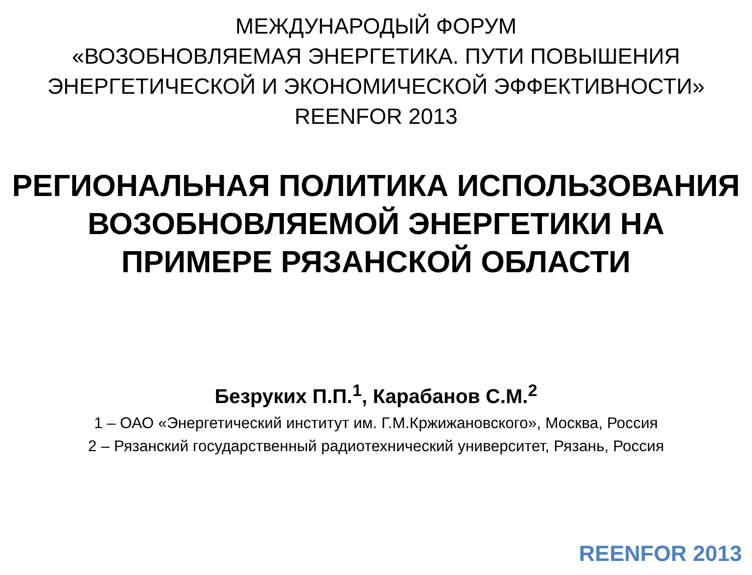МЕЖДУНАРОДЫЙ ФОРУМ
«ВОЗОБНОВЛЯЕМАЯ ЭНЕРГЕТИКА. ПУТИ ПОВЫШЕНИЯ
ЭНЕРГЕТИЧЕСКОЙ И ЭКОНОМИЧЕСКОЙ ЭФФЕКТИВНОСТИ»
REENFOR 2013
РЕГИОНАЛЬНАЯ ПОЛИТИКА ИСПОЛЬЗОВАНИЯ ВОЗОБНОВЛЯЕМОЙ ЭНЕРГЕТИКИ НА ПРИМЕРЕ РЯЗАНСКОЙ ОБЛАСТИ
Безруких П.П.<sup>1</sup>, Карабанов С.М.<sup>2</sup>
1 – ОАО «Энергетический институт им. Г.М.Кржижановского», Москва, Россия
2 – Рязанский государственный радиотехнический университет, Рязань, Россия
REENFOR 2013